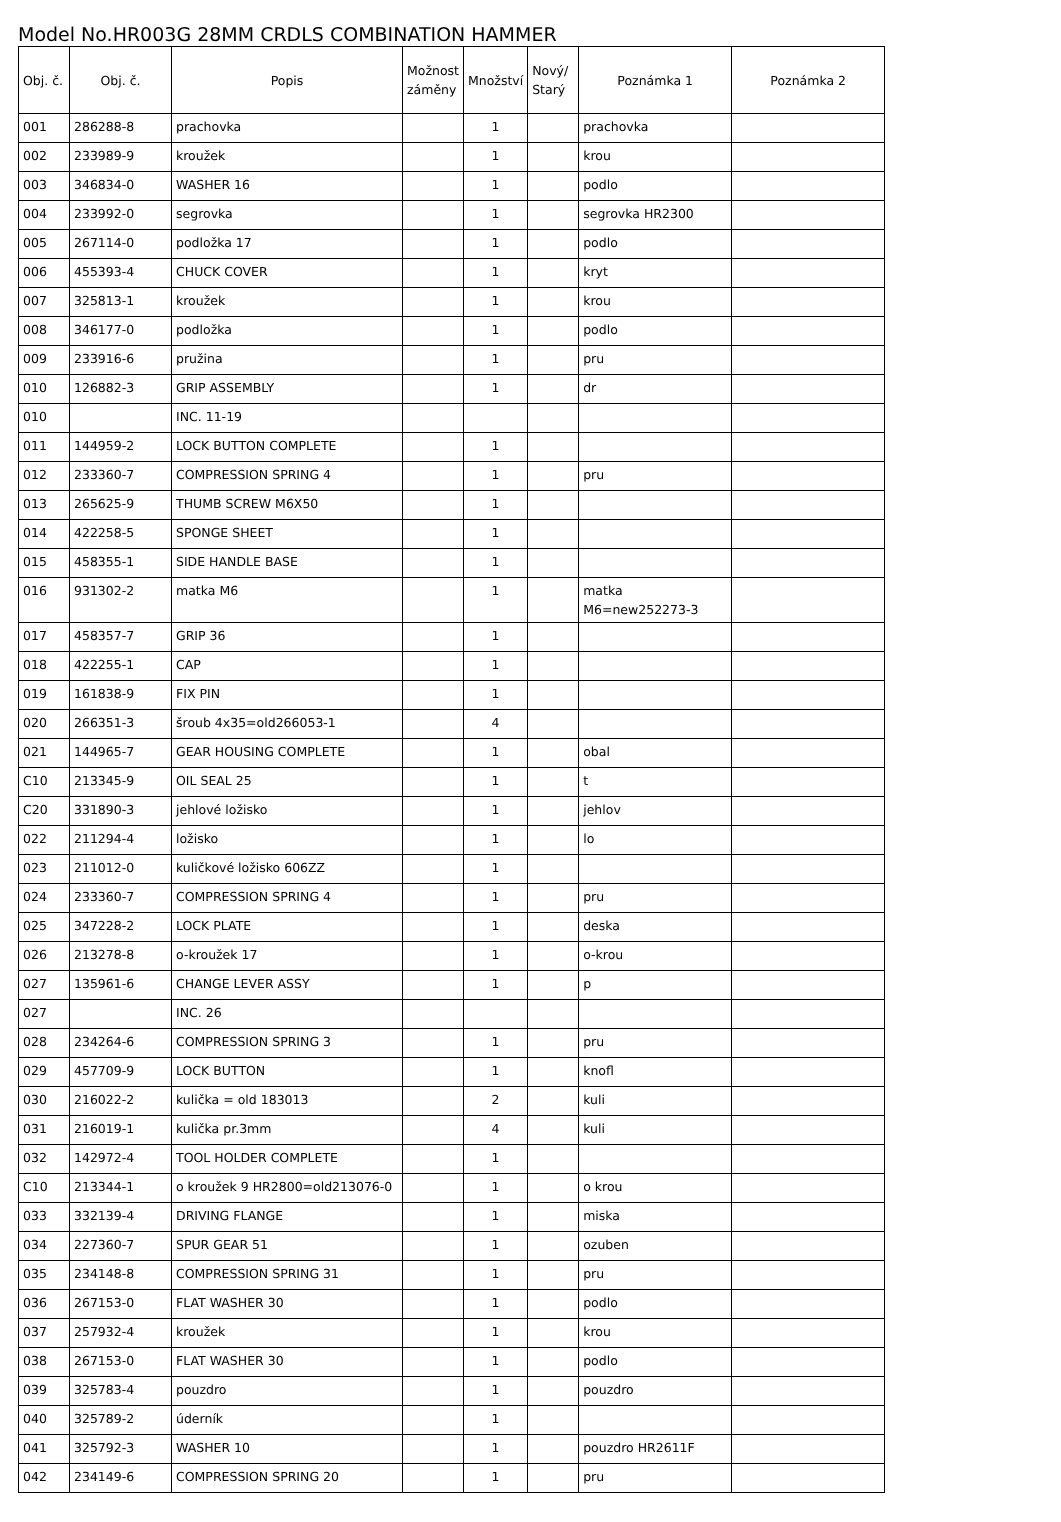Model No.HR003G 28MM CRDLS COMBINATION HAMMER
| Obj. č. | Obj. č. | Popis | Možnost záměny | Množství | Nový/ Starý | Poznámka 1 | Poznámka 2 |
| --- | --- | --- | --- | --- | --- | --- | --- |
| 001 | 286288-8 | prachovka | | 1 | | prachovka | |
| 002 | 233989-9 | kroužek | | 1 | | krou | |
| 003 | 346834-0 | WASHER 16 | | 1 | | podlo | |
| 004 | 233992-0 | segrovka | | 1 | | segrovka HR2300 | |
| 005 | 267114-0 | podložka 17 | | 1 | | podlo | |
| 006 | 455393-4 | CHUCK COVER | | 1 | | kryt | |
| 007 | 325813-1 | kroužek | | 1 | | krou | |
| 008 | 346177-0 | podložka | | 1 | | podlo | |
| 009 | 233916-6 | pružina | | 1 | | pru | |
| 010 | 126882-3 | GRIP ASSEMBLY | | 1 | | dr | |
| 010 | | INC. 11-19 | | | | | |
| 011 | 144959-2 | LOCK BUTTON COMPLETE | | 1 | | | |
| 012 | 233360-7 | COMPRESSION SPRING 4 | | 1 | | pru | |
| 013 | 265625-9 | THUMB SCREW M6X50 | | 1 | | | |
| 014 | 422258-5 | SPONGE SHEET | | 1 | | | |
| 015 | 458355-1 | SIDE HANDLE BASE | | 1 | | | |
| 016 | 931302-2 | matka M6 | | 1 | | matka M6=new252273-3 | |
| 017 | 458357-7 | GRIP 36 | | 1 | | | |
| 018 | 422255-1 | CAP | | 1 | | | |
| 019 | 161838-9 | FIX PIN | | 1 | | | |
| 020 | 266351-3 | šroub 4x35=old266053-1 | | 4 | | | |
| 021 | 144965-7 | GEAR HOUSING COMPLETE | | 1 | | obal | |
| C10 | 213345-9 | OIL SEAL 25 | | 1 | | t | |
| C20 | 331890-3 | jehlové ložisko | | 1 | | jehlov | |
| 022 | 211294-4 | ložisko | | 1 | | lo | |
| 023 | 211012-0 | kuličkové ložisko 606ZZ | | 1 | | | |
| 024 | 233360-7 | COMPRESSION SPRING 4 | | 1 | | pru | |
| 025 | 347228-2 | LOCK PLATE | | 1 | | deska | |
| 026 | 213278-8 | o-kroužek 17 | | 1 | | o-krou | |
| 027 | 135961-6 | CHANGE LEVER ASSY | | 1 | | p | |
| 027 | | INC. 26 | | | | | |
| 028 | 234264-6 | COMPRESSION SPRING 3 | | 1 | | pru | |
| 029 | 457709-9 | LOCK BUTTON | | 1 | | knofl | |
| 030 | 216022-2 | kulička = old 183013 | | 2 | | kuli | |
| 031 | 216019-1 | kulička pr.3mm | | 4 | | kuli | |
| 032 | 142972-4 | TOOL HOLDER COMPLETE | | 1 | | | |
| C10 | 213344-1 | o kroužek 9 HR2800=old213076-0 | | 1 | | o krou | |
| 033 | 332139-4 | DRIVING FLANGE | | 1 | | miska | |
| 034 | 227360-7 | SPUR GEAR 51 | | 1 | | ozuben | |
| 035 | 234148-8 | COMPRESSION SPRING 31 | | 1 | | pru | |
| 036 | 267153-0 | FLAT WASHER 30 | | 1 | | podlo | |
| 037 | 257932-4 | kroužek | | 1 | | krou | |
| 038 | 267153-0 | FLAT WASHER 30 | | 1 | | podlo | |
| 039 | 325783-4 | pouzdro | | 1 | | pouzdro | |
| 040 | 325789-2 | úderník | | 1 | | | |
| 041 | 325792-3 | WASHER 10 | | 1 | | pouzdro HR2611F | |
| 042 | 234149-6 | COMPRESSION SPRING 20 | | 1 | | pru | |